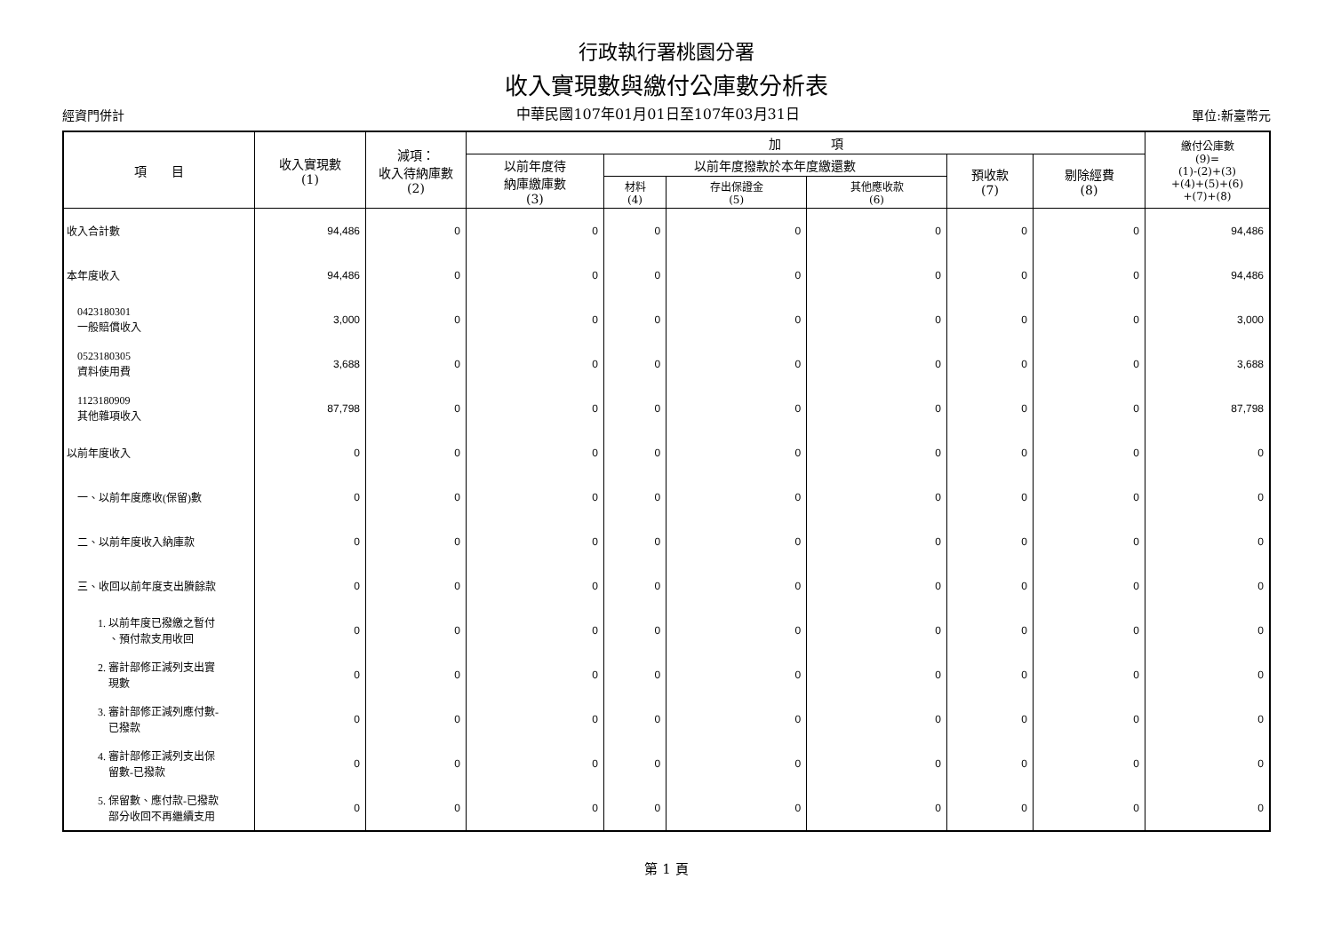行政執行署桃園分署
收入實現數與繳付公庫數分析表
經資門併計 中華民國107年01月01日至107年03月31日 單位:新臺幣元
| 項 目 | 收入實現數 (1) | 減項： 收入待納庫數 (2) | 加 項 | | | | | | 繳付公庫數 (9)= (1)-(2)+(3) +(4)+(5)+(6) +(7)+(8) |
| --- | --- | --- | --- | --- | --- | --- | --- | --- | --- |
| | | | 以前年度待 納庫繳庫數 (3) | 以前年度撥款於本年度繳還數 | | | 預收款 (7) | 剔除經費 (8) | |
| | | | | 材料 (4) | 存出保證金 (5) | 其他應收款 (6) | | | |
| 收入合計數 | 94,486 | 0 | 0 | 0 | 0 | 0 | 0 | 0 | 94,486 |
| 本年度收入 | 94,486 | 0 | 0 | 0 | 0 | 0 | 0 | 0 | 94,486 |
| 0423180301 一般賠償收入 | 3,000 | 0 | 0 | 0 | 0 | 0 | 0 | 0 | 3,000 |
| 0523180305 資料使用費 | 3,688 | 0 | 0 | 0 | 0 | 0 | 0 | 0 | 3,688 |
| 1123180909 其他雜項收入 | 87,798 | 0 | 0 | 0 | 0 | 0 | 0 | 0 | 87,798 |
| 以前年度收入 | 0 | 0 | 0 | 0 | 0 | 0 | 0 | 0 | 0 |
| 一、以前年度應收(保留)數 | 0 | 0 | 0 | 0 | 0 | 0 | 0 | 0 | 0 |
| 二、以前年度收入納庫款 | 0 | 0 | 0 | 0 | 0 | 0 | 0 | 0 | 0 |
| 三、收回以前年度支出賸餘款 | 0 | 0 | 0 | 0 | 0 | 0 | 0 | 0 | 0 |
| 1. 以前年度已撥繳之暫付 、預付款支用收回 | 0 | 0 | 0 | 0 | 0 | 0 | 0 | 0 | 0 |
| 2. 審計部修正減列支出實 現數 | 0 | 0 | 0 | 0 | 0 | 0 | 0 | 0 | 0 |
| 3. 審計部修正減列應付數- 已撥款 | 0 | 0 | 0 | 0 | 0 | 0 | 0 | 0 | 0 |
| 4. 審計部修正減列支出保 留數-已撥款 | 0 | 0 | 0 | 0 | 0 | 0 | 0 | 0 | 0 |
| 5. 保留數、應付款-已撥款 部分收回不再繼續支用 | 0 | 0 | 0 | 0 | 0 | 0 | 0 | 0 | 0 |
第 1 頁